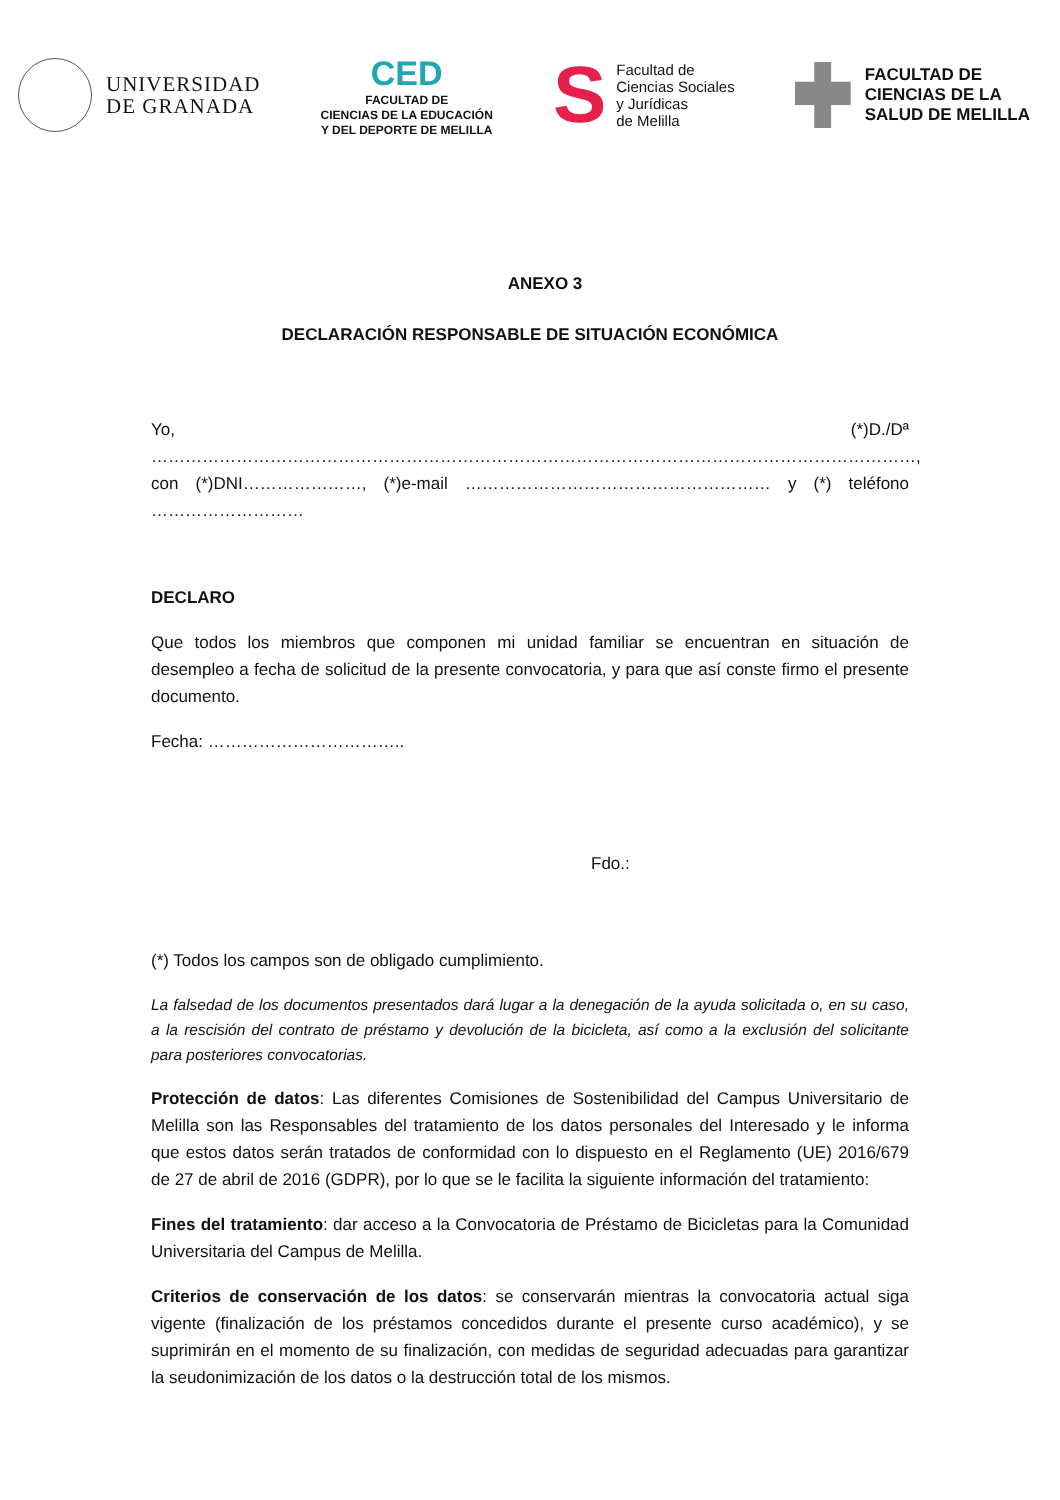UNIVERSIDAD
DE GRANADA
CED
FACULTAD DE
CIENCIAS DE LA EDUCACIÓN
Y DEL DEPORTE DE MELILLA
S
Facultad de
Ciencias Sociales
y Jurídicas
de Melilla
FACULTAD DE
CIENCIAS DE LA
SALUD DE MELILLA
ANEXO 3
DECLARACIÓN RESPONSABLE DE SITUACIÓN ECONÓMICA
Yo, (*)D./Dª ………………………………………………………………………………………………………………………,
con (*)DNI…………………, (*)e-mail ……………………………………………… y (*) teléfono ………………………
DECLARO
Que todos los miembros que componen mi unidad familiar se encuentran en situación de desempleo a fecha de solicitud de la presente convocatoria, y para que así conste firmo el presente documento.
Fecha: ……………………………..
Fdo.:
(*) Todos los campos son de obligado cumplimiento.
La falsedad de los documentos presentados dará lugar a la denegación de la ayuda solicitada o, en su caso, a la rescisión del contrato de préstamo y devolución de la bicicleta, así como a la exclusión del solicitante para posteriores convocatorias.
Protección de datos: Las diferentes Comisiones de Sostenibilidad del Campus Universitario de Melilla son las Responsables del tratamiento de los datos personales del Interesado y le informa que estos datos serán tratados de conformidad con lo dispuesto en el Reglamento (UE) 2016/679 de 27 de abril de 2016 (GDPR), por lo que se le facilita la siguiente información del tratamiento:
Fines del tratamiento: dar acceso a la Convocatoria de Préstamo de Bicicletas para la Comunidad Universitaria del Campus de Melilla.
Criterios de conservación de los datos: se conservarán mientras la convocatoria actual siga vigente (finalización de los préstamos concedidos durante el presente curso académico), y se suprimirán en el momento de su finalización, con medidas de seguridad adecuadas para garantizar la seudonimización de los datos o la destrucción total de los mismos.